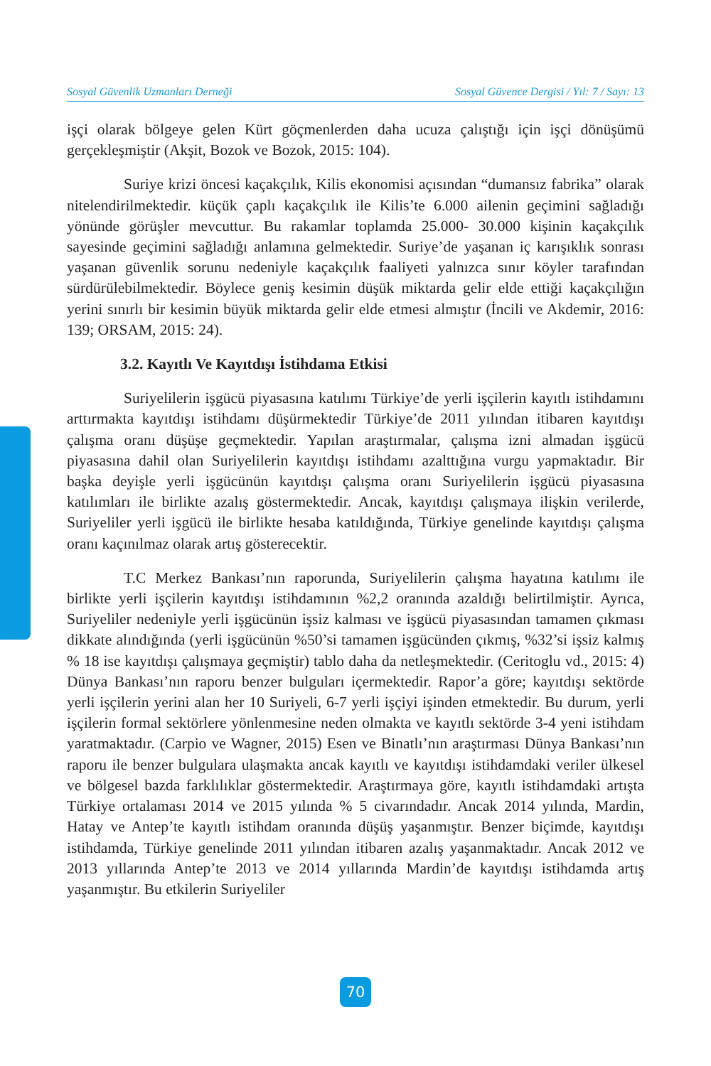Sosyal Güvenlik Uzmanları Derneği Sosyal Güvence Dergisi / Yıl: 7 / Sayı: 13
işçi olarak bölgeye gelen Kürt göçmenlerden daha ucuza çalıştığı için işçi dönüşümü gerçekleşmiştir (Akşit, Bozok ve Bozok, 2015: 104).
Suriye krizi öncesi kaçakçılık, Kilis ekonomisi açısından “dumansız fabrika” olarak nitelendirilmektedir. küçük çaplı kaçakçılık ile Kilis’te 6.000 ailenin geçimini sağladığı yönünde görüşler mevcuttur. Bu rakamlar toplamda 25.000- 30.000 kişinin kaçakçılık sayesinde geçimini sağladığı anlamına gelmektedir. Suriye’de yaşanan iç karışıklık sonrası yaşanan güvenlik sorunu nedeniyle kaçakçılık faaliyeti yalnızca sınır köyler tarafından sürdürülebilmektedir. Böylece geniş kesimin düşük miktarda gelir elde ettiği kaçakçılığın yerini sınırlı bir kesimin büyük miktarda gelir elde etmesi almıştır (İncili ve Akdemir, 2016: 139; ORSAM, 2015: 24).
3.2. Kayıtlı Ve Kayıtdışı İstihdama Etkisi
Suriyelilerin işgücü piyasasına katılımı Türkiye’de yerli işçilerin kayıtlı istihdamını arttırmakta kayıtdışı istihdamı düşürmektedir Türkiye’de 2011 yılından itibaren kayıtdışı çalışma oranı düşüşe geçmektedir. Yapılan araştırmalar, çalışma izni almadan işgücü piyasasına dahil olan Suriyelilerin kayıtdışı istihdamı azalttığına vurgu yapmaktadır. Bir başka deyişle yerli işgücünün kayıtdışı çalışma oranı Suriyelilerin işgücü piyasasına katılımları ile birlikte azalış göstermektedir. Ancak, kayıtdışı çalışmaya ilişkin verilerde, Suriyeliler yerli işgücü ile birlikte hesaba katıldığında, Türkiye genelinde kayıtdışı çalışma oranı kaçınılmaz olarak artış gösterecektir.
T.C Merkez Bankası’nın raporunda, Suriyelilerin çalışma hayatına katılımı ile birlikte yerli işçilerin kayıtdışı istihdamının %2,2 oranında azaldığı belirtilmiştir. Ayrıca, Suriyeliler nedeniyle yerli işgücünün işsiz kalması ve işgücü piyasasından tamamen çıkması dikkate alındığında (yerli işgücünün %50’si tamamen işgücünden çıkmış, %32’si işsiz kalmış % 18 ise kayıtdışı çalışmaya geçmiştir) tablo daha da netleşmektedir. (Ceritoglu vd., 2015: 4) Dünya Bankası’nın raporu benzer bulguları içermektedir. Rapor’a göre; kayıtdışı sektörde yerli işçilerin yerini alan her 10 Suriyeli, 6-7 yerli işçiyi işinden etmektedir. Bu durum, yerli işçilerin formal sektörlere yönlenmesine neden olmakta ve kayıtlı sektörde 3-4 yeni istihdam yaratmaktadır. (Carpio ve Wagner, 2015) Esen ve Binatlı’nın araştırması Dünya Bankası’nın raporu ile benzer bulgulara ulaşmakta ancak kayıtlı ve kayıtdışı istihdamdaki veriler ülkesel ve bölgesel bazda farklılıklar göstermektedir. Araştırmaya göre, kayıtlı istihdamdaki artışta Türkiye ortalaması 2014 ve 2015 yılında % 5 civarındadır. Ancak 2014 yılında, Mardin, Hatay ve Antep’te kayıtlı istihdam oranında düşüş yaşanmıştır. Benzer biçimde, kayıtdışı istihdamda, Türkiye genelinde 2011 yılından itibaren azalış yaşanmaktadır. Ancak 2012 ve 2013 yıllarında Antep’te 2013 ve 2014 yıllarında Mardin’de kayıtdışı istihdamda artış yaşanmıştır. Bu etkilerin Suriyeliler
70